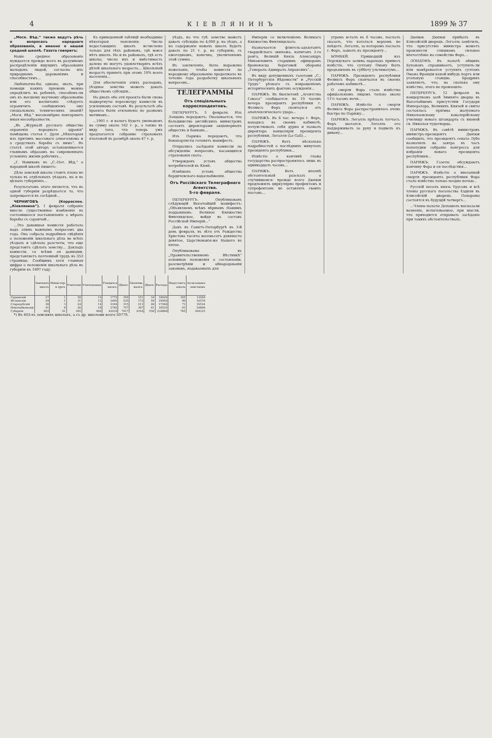4 КІЕВЛЯНИНЪ 1899 № 37
„Моск. Вѣд.“ также ведутъ рѣчь о вопросахъ народнаго образованія, а именно о нашей средней школѣ. Газета говоритъ:
Наше среднее образованіе нуждается прежде всего въ разумномъ распредѣленіи ищущихъ образованія молодыхъ людей, согласно ихъ природнымъ дарованіямъ и способностямъ...
Любопытно-бы, однако, знать, при помощи какихъ пріемовъ можно опредѣлить въ ребенкѣ, способенъ-ли онъ къ высшему научному образованію или его воспитаніе слѣдуетъ ограничить сообщеніемъ ему спеціальныхъ техническихъ знаній? „Моск. Вѣд.“ высокомѣрно повторяютъ иныя несообразности.
„Въ „Журналѣ русскаго общества охраненія народнаго здравія“ помѣщена статья г. Дрля „Нѣкоторыя изъ причинъ массоваго алкоголизма и о средствахъ борьбы съ нимъ“. Въ статьѣ этой авторъ останавливается главнымъ образомъ на современныхъ условіяхъ жизни рабочихъ...
„Г. Новиковъ въ „С.-Пет. Вѣд.“ о народной школѣ пишетъ:
Дѣло земской школы стоитъ плохо не только въ отдѣльныхъ уѣздахъ, но и въ цѣлыхъ губерніяхъ...
Результатомъ этого является, что въ одной губерніи разрѣшается то, что запрещается въ сосѣдней...
ЧЕРНИГОВЪ (Корреспон. „Кіевлянина“). 1 февраля собраніе внесло существенное измѣненіе въ состоявшееся постановленіе о мѣрахъ борьбы съ саранчой...
...Эта дававшая комиссія работала надъ этимъ важнымъ вопросомъ два года. Она собрала подробныя свѣдѣнія о положеніи школьнаго дѣла во всѣхъ уѣздахъ и сдѣлала разсчеты, что еще предстоитъ сдѣлать земству... Докладъ комиссіи, со всѣми ея данными, представляетъ почтенный трудъ въ 353 страницы. Сообщимъ хотя главныя цифры о положеніи школьнаго дѣла въ губерніи къ 1897 году.
Къ приведенной таблицѣ необходимы нѣкоторыя поясненія. Число недостающихъ школъ исчислено только для тѣхъ районовъ, гдѣ вовсе нѣтъ школъ. Но и въ районахъ, гдѣ есть школы, число ихъ и вмѣстимость далеко не могутъ удовлетворить всѣхъ дѣтей школьнаго возраста... Школьный возрастъ принятъ при этомъ 10% всего населенія...
Для обеспеченія этихъ расходовъ, уѣздное земство можетъ давать обществамъ субсидіи...
На днахъ оба эти проекта были снова подвергнуты пересмотру комиссіи въ усиленномъ составѣ. Въ результатѣ оба проекта были отклонены по разнымъ мотивамъ...
...1901 г. и налогъ будетъ уменьшенъ на сумму около 162 т. р., а также въ виду того, что теперь уже предлагается собрание страховыхъ платежей въ размѣрѣ около 47 т. р.
уѣздъ, на что губ. земство можетъ давать субсидію по 4,000 р. на уѣздъ, а на содержаніе новыхъ школъ будетъ давать по 21 т. р. на губернію, съ ежегоднымъ, конечно, увеличеніемъ этой суммы...
Въ заключеніе, было выражено пожеланіе, чтобы комиссія по народному образованію продолжала въ теченіе года разработку школьныхъ вопросовъ...
ТЕЛЕГРАММЫ
Отъ спеціальныхъ корреспондентовъ.
ПЕТЕРБУРГЪ, 5 февраля. Изъ Лондона передаютъ: Оказывается, что большинство англійскихъ министровъ состоятъ директорами акціонерныхъ обществъ и банковъ...
Изъ Парижа передаютъ, что бонапартисты готовятъ манифестъ.
Открылись засѣданія комиссіи по обсужденію вопросовъ, касающихся страхованія скота.
Утвержденъ уставъ общества потребителей въ Кіевѣ.
Измѣненъ уставъ общества бердичевскаго водоснабженія.
Отъ Россійскаго Телеграфнаго Агентства.
5-го февраля.
ПЕТЕРБУРГЪ. Опубликованъ слѣдующій Высочайшій манифестъ: „Объявляемъ всѣмъ вѣрнымъ Нашимъ подданнымъ: Великое Княжество Финляндское, войдя въ составъ Россійской Имперіи...“
Данъ въ Санктъ-Петербургѣ въ 3-й день февраля, въ лѣто отъ Рождества Христова тысяча восемьсотъ девяносто девятое, Царствованія-же Нашего въ пятое.
Опубликованы въ „Правительственномъ Вѣстникѣ“ основныя положенія о составленіи, разсмотрѣніи и обнародованіи законовъ, издаваемыхъ для
Имперіи со включеніемъ Великаго Княжества Финляндскаго.
Назначается: флигель-адъютантъ гвардейскаго экипажа, капитанъ 2-го ранга, Великій Князь Александръ Михаиловичъ старшимъ офицеромъ броненосца береговой обороны „Генералъ-Адмиралъ Апраксинъ“...
Въ виду допущенныхъ газетами „С.-Петербургскія Вѣдомости“ и „Русскій Трудъ“ рѣзкаго съ извращеніемъ историческихъ фактовъ осужденія...
ПАРИЖЪ. Въ бюллетенѣ „Агентства Гаваса“ сообщается: въ 10 часовъ вечера президентъ республики г. Феликсъ Форъ скончался отъ апоплексическаго удара...
ПАРИЖЪ. Въ 6 час. вечера г. Форъ, находясь въ своемъ кабинетѣ, почувствовалъ себя дурно и позвалъ директора канцеляріи президента республики, Легалля (Le Gall)...
ПАРИЖЪ. Вотъ нѣсколько подробностей о послѣднихъ минутахъ президента республики...
Извѣстіе о кончинѣ главы государства распространилось лишь въ одиннадцать часовъ...
ПАРИЖЪ. Вотъ вполнѣ обстоятельный разсказъ о случившемся: прежде всего Дюпюи предложилъ циркулярно префектамъ и супрефектамъ не оставлять своихъ постовъ...
утромъ всталъ въ 6 часовъ, послалъ сказать, что кататься верхомъ не поѣдетъ. Легалль, за которымъ послалъ г. Форъ, зашелъ къ президенту...
БОМБЕЙ. Пришедшій изъ Персидскаго залива пароходъ принесъ извѣстіе, что султану Оману былъ предъявленъ въ субботу ультиматумъ...
ПАРИЖЪ. Президентъ республики Феликсъ Форъ скончался въ своемъ рабочемъ кабинетѣ...
О смерти Фора стало извѣстно офиціальнымъ лицамъ только около 11½ часовъ ночи...
ПАРИЖЪ. Извѣстіе о смерти Феликса Фора распространилось очень быстро по Парижу...
ПАРИЖЪ. Легалль пріѣхалъ тотчасъ. Форъ шатался. Легалль его поддерживалъ за руку и подвелъ къ дивану...
Дюпюи. Дюпюи прибылъ въ Елисейскій дворецъ. Легалль замѣтилъ, что присутствіе министра можетъ произвести слишкомъ сильное впечатлѣніе на семейство Форъ...
ЛОНДОНЪ. Въ палатѣ общинъ Бухананъ спрашиваетъ, уступилъ-ли или намѣревается уступить султанъ Омана Франціи какой-нибудь портъ или угольную станцію. Бродрикъ заявляетъ, что, на сколько ему извѣстно, этого не произошло.
ПЕТЕРБУРГЪ. 12 февраля въ концертномъ залѣ Зимняго дворца въ Высочайшемъ присутствіи Государя Императора, Великихъ Князей и свиты состоялась пріёмка жалуемаго Николаевскому кавалерійскому училищу новаго штандарта съ иконой св. Николая чудотворца.
ПАРИЖЪ. Въ совѣтѣ министровъ министръ-президентъ Дюпюи сообщилъ, что президентъ сената Лубо назначилъ на завтра въ часъ пополудни собраніе конгресса для избранія новаго президента республики...
ПАРИЖЪ. Газеты обсуждаютъ кончину Фора и ея послѣдствія...
ПАРИЖЪ. Извѣстіе о внезапной смерти президента республики Фора стало извѣстно только поздно ночью...
Русскій посолъ князь Урусовъ и всѣ члены русскаго посольства ѣздили въ Елисейскій дворецъ. Похороны состоятся въ будущій четвергъ...
...Члены палаты Депашель высказали возненіе, испытываемое, при мысли, что приходится открывать засѣданіе при такихъ обстоятельствахъ.
| | Земскихъ школъ | Министер. и проч. | Учителей | Учительницъ | Учащихся мальч. | Дѣвоч. | Окончив. мальч. | Дѣвоч. | Расходъ | Недостаетъ школъ | Ассигновано земствомъ |
| --- | --- | --- | --- | --- | --- | --- | --- | --- | --- | --- | --- |
| Суражскій | 27 | 1 | 20 | 12 | 1772 | 356 | 151 | 34 | 18020 | 105 | 13268 |
| Мглинскій | 29 | 1 | 31 | 12 | 2495 | 535 | 172 | 59 | 19950 | 99 | 16578 |
| Стародубскій | 38 | 3 | 24 | 14 | 2184 | 315 | 211 | 20 | 17260 | 71 | 16534 |
| Новозыбковскій | 41 | 8 | 26 | 18 | 2785 | 757 | 307 | 61 | 18525 | 61 | 24890 |
| Губернія | 603 | 61 | 305 | 460 | 42418 | 7617 | 4354 | 550 | 234800 | 705 | 304125 |
*) Въ 603-хъ земскихъ школахъ, а съ др. школами всего 50779.